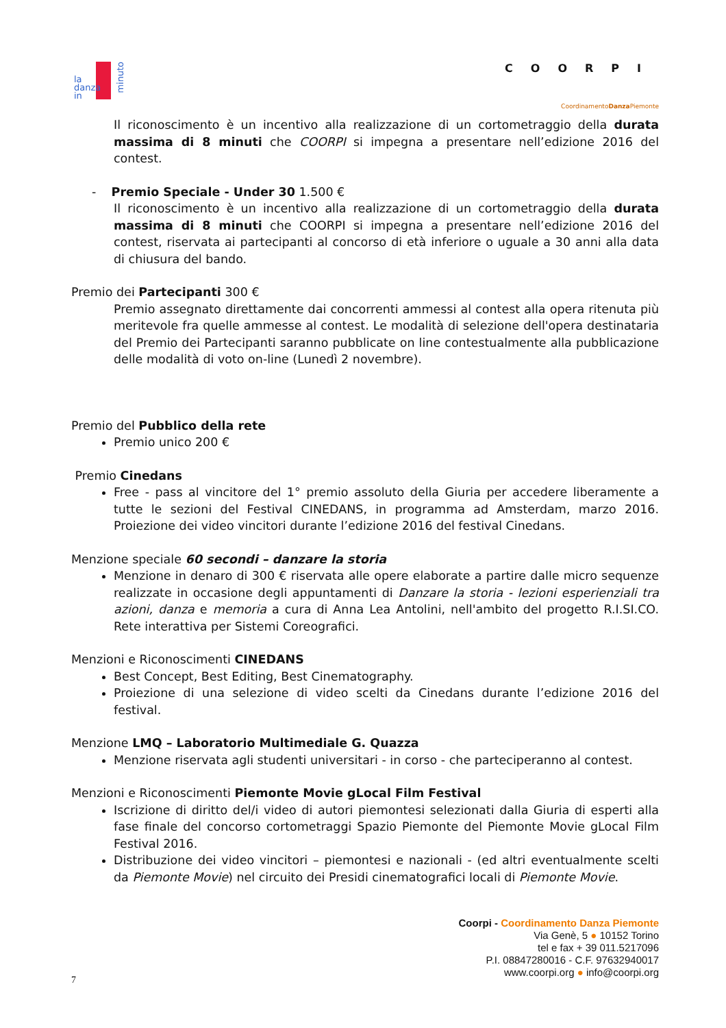la
danza
in
minuto
COORPI
CoordinamentoDanza Piemonte
Il riconoscimento è un incentivo alla realizzazione di un cortometraggio della durata massima di 8 minuti che COORPI si impegna a presentare nell’edizione 2016 del contest.
- Premio Speciale - Under 30 1.500 €
Il riconoscimento è un incentivo alla realizzazione di un cortometraggio della durata massima di 8 minuti che COORPI si impegna a presentare nell’edizione 2016 del contest, riservata ai partecipanti al concorso di età inferiore o uguale a 30 anni alla data di chiusura del bando.
Premio dei Partecipanti 300 €
Premio assegnato direttamente dai concorrenti ammessi al contest alla opera ritenuta più meritevole fra quelle ammesse al contest. Le modalità di selezione dell'opera destinataria del Premio dei Partecipanti saranno pubblicate on line contestualmente alla pubblicazione delle modalità di voto on-line (Lunedì 2 novembre).
Premio del Pubblico della rete
Premio unico 200 €
Premio Cinedans
Free - pass al vincitore del 1° premio assoluto della Giuria per accedere liberamente a tutte le sezioni del Festival CINEDANS, in programma ad Amsterdam, marzo 2016. Proiezione dei video vincitori durante l’edizione 2016 del festival Cinedans.
Menzione speciale 60 secondi – danzare la storia
Menzione in denaro di 300 € riservata alle opere elaborate a partire dalle micro sequenze realizzate in occasione degli appuntamenti di Danzare la storia - lezioni esperienziali tra azioni, danza e memoria a cura di Anna Lea Antolini, nell'ambito del progetto R.I.SI.CO. Rete interattiva per Sistemi Coreografici.
Menzioni e Riconoscimenti CINEDANS
Best Concept, Best Editing, Best Cinematography.
Proiezione di una selezione di video scelti da Cinedans durante l’edizione 2016 del festival.
Menzione LMQ – Laboratorio Multimediale G. Quazza
Menzione riservata agli studenti universitari - in corso - che parteciperanno al contest.
Menzioni e Riconoscimenti Piemonte Movie gLocal Film Festival
Iscrizione di diritto del/i video di autori piemontesi selezionati dalla Giuria di esperti alla fase finale del concorso cortometraggi Spazio Piemonte del Piemonte Movie gLocal Film Festival 2016.
Distribuzione dei video vincitori – piemontesi e nazionali - (ed altri eventualmente scelti da Piemonte Movie) nel circuito dei Presidi cinematografici locali di Piemonte Movie.
Coorpi - Coordinamento Danza Piemonte
Via Genè, 5 ● 10152 Torino
tel e fax + 39 011.5217096
P.I. 08847280016 - C.F. 97632940017
www.coorpi.org ● info@coorpi.org
7